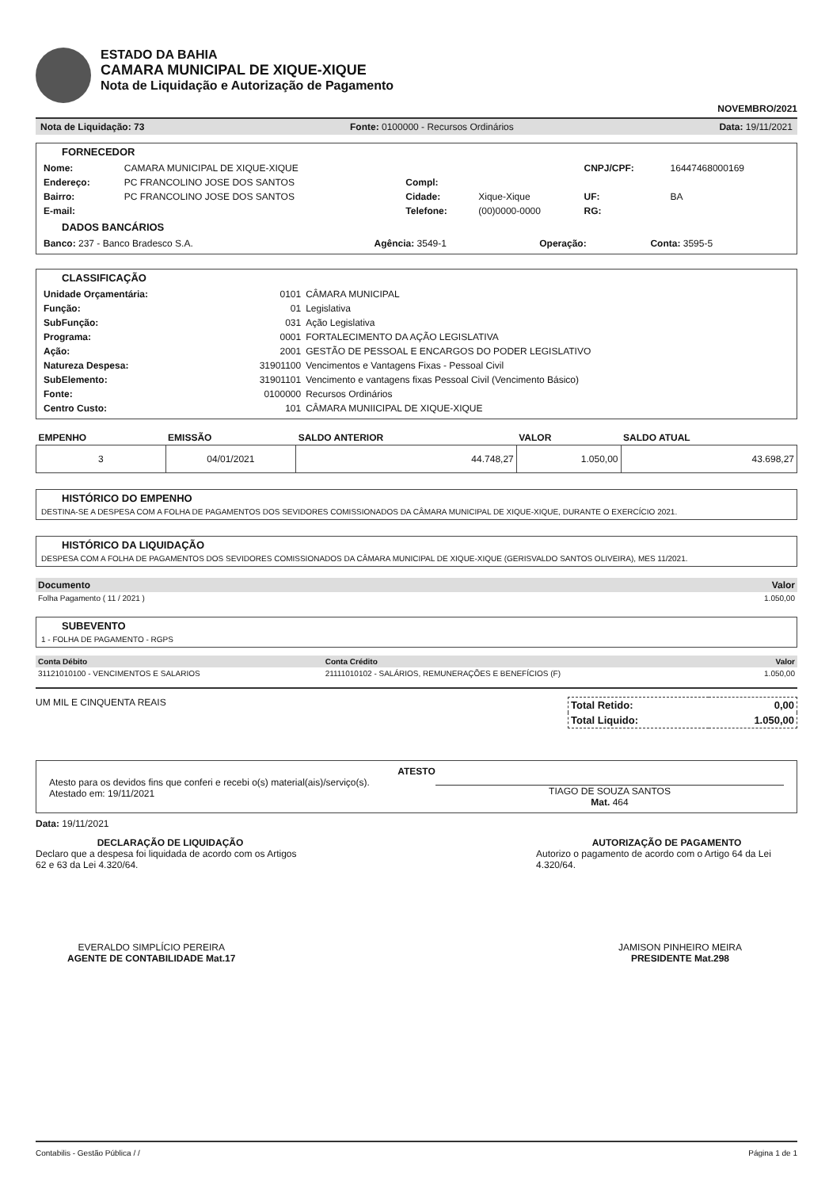ESTADO DA BAHIA
CAMARA MUNICIPAL DE XIQUE-XIQUE
Nota de Liquidação e Autorização de Pagamento
NOVEMBRO/2021
Nota de Liquidação: 73 Fonte: 0100000 - Recursos Ordinários Data: 19/11/2021
FORNECEDOR
| Nome: | CAMARA MUNICIPAL DE XIQUE-XIQUE | | | CNPJ/CPF: | 16447468000169 |
| Endereço: | PC FRANCOLINO JOSE DOS SANTOS | Compl: | | | |
| Bairro: | PC FRANCOLINO JOSE DOS SANTOS | Cidade: | Xique-Xique | UF: | BA |
| E-mail: | | Telefone: | (00)0000-0000 | RG: | |
DADOS BANCÁRIOS
| Banco: 237 - Banco Bradesco S.A. | Agência: 3549-1 | Operação: | Conta: 3595-5 |
CLASSIFICAÇÃO
| Unidade Orçamentária: | 0101 | CÂMARA MUNICIPAL |
| Função: | 01 | Legislativa |
| SubFunção: | 031 | Ação Legislativa |
| Programa: | 0001 | FORTALECIMENTO DA AÇÃO LEGISLATIVA |
| Ação: | 2001 | GESTÃO DE PESSOAL E ENCARGOS DO PODER LEGISLATIVO |
| Natureza Despesa: | 31901100 | Vencimentos e Vantagens Fixas - Pessoal Civil |
| SubElemento: | 31901101 | Vencimento e vantagens fixas Pessoal Civil (Vencimento Básico) |
| Fonte: | 0100000 | Recursos Ordinários |
| Centro Custo: | 101 | CÂMARA MUNIICIPAL DE XIQUE-XIQUE |
| EMPENHO | EMISSÃO | SALDO ANTERIOR | VALOR | SALDO ATUAL |
| --- | --- | --- | --- | --- |
| 3 | 04/01/2021 | 44.748,27 | 1.050,00 | 43.698,27 |
HISTÓRICO DO EMPENHO
DESTINA-SE A DESPESA COM A FOLHA DE PAGAMENTOS DOS SEVIDORES COMISSIONADOS DA CÂMARA MUNICIPAL DE XIQUE-XIQUE, DURANTE O EXERCÍCIO 2021.
HISTÓRICO DA LIQUIDAÇÃO
DESPESA COM A FOLHA DE PAGAMENTOS DOS SEVIDORES COMISSIONADOS DA CÂMARA MUNICIPAL DE XIQUE-XIQUE (GERISVALDO SANTOS OLIVEIRA), MES 11/2021.
| Documento | Valor |
| --- | --- |
| Folha Pagamento ( 11 / 2021 ) | 1.050,00 |
SUBEVENTO
1 - FOLHA DE PAGAMENTO - RGPS
| Conta Débito | Conta Crédito | Valor |
| --- | --- | --- |
| 31121010100 - VENCIMENTOS E SALARIOS | 21111010102 - SALÁRIOS, REMUNERAÇÕES E BENEFÍCIOS (F) | 1.050,00 |
UM MIL E CINQUENTA REAIS
| Total Retido: | 0,00 |
| Total Liquido: | 1.050,00 |
ATESTO
Atesto para os devidos fins que conferi e recebi o(s) material(ais)/serviço(s).
Atestado em: 19/11/2021
TIAGO DE SOUZA SANTOS
Mat. 464
Data: 19/11/2021
DECLARAÇÃO DE LIQUIDAÇÃO
Declaro que a despesa foi liquidada de acordo com os Artigos 62 e 63 da Lei 4.320/64.
AUTORIZAÇÃO DE PAGAMENTO
Autorizo o pagamento de acordo com o Artigo 64 da Lei 4.320/64.
EVERALDO SIMPLÍCIO PEREIRA
AGENTE DE CONTABILIDADE Mat.17
JAMISON PINHEIRO MEIRA
PRESIDENTE Mat.298
Contabilis - Gestão Pública / / Página 1 de 1